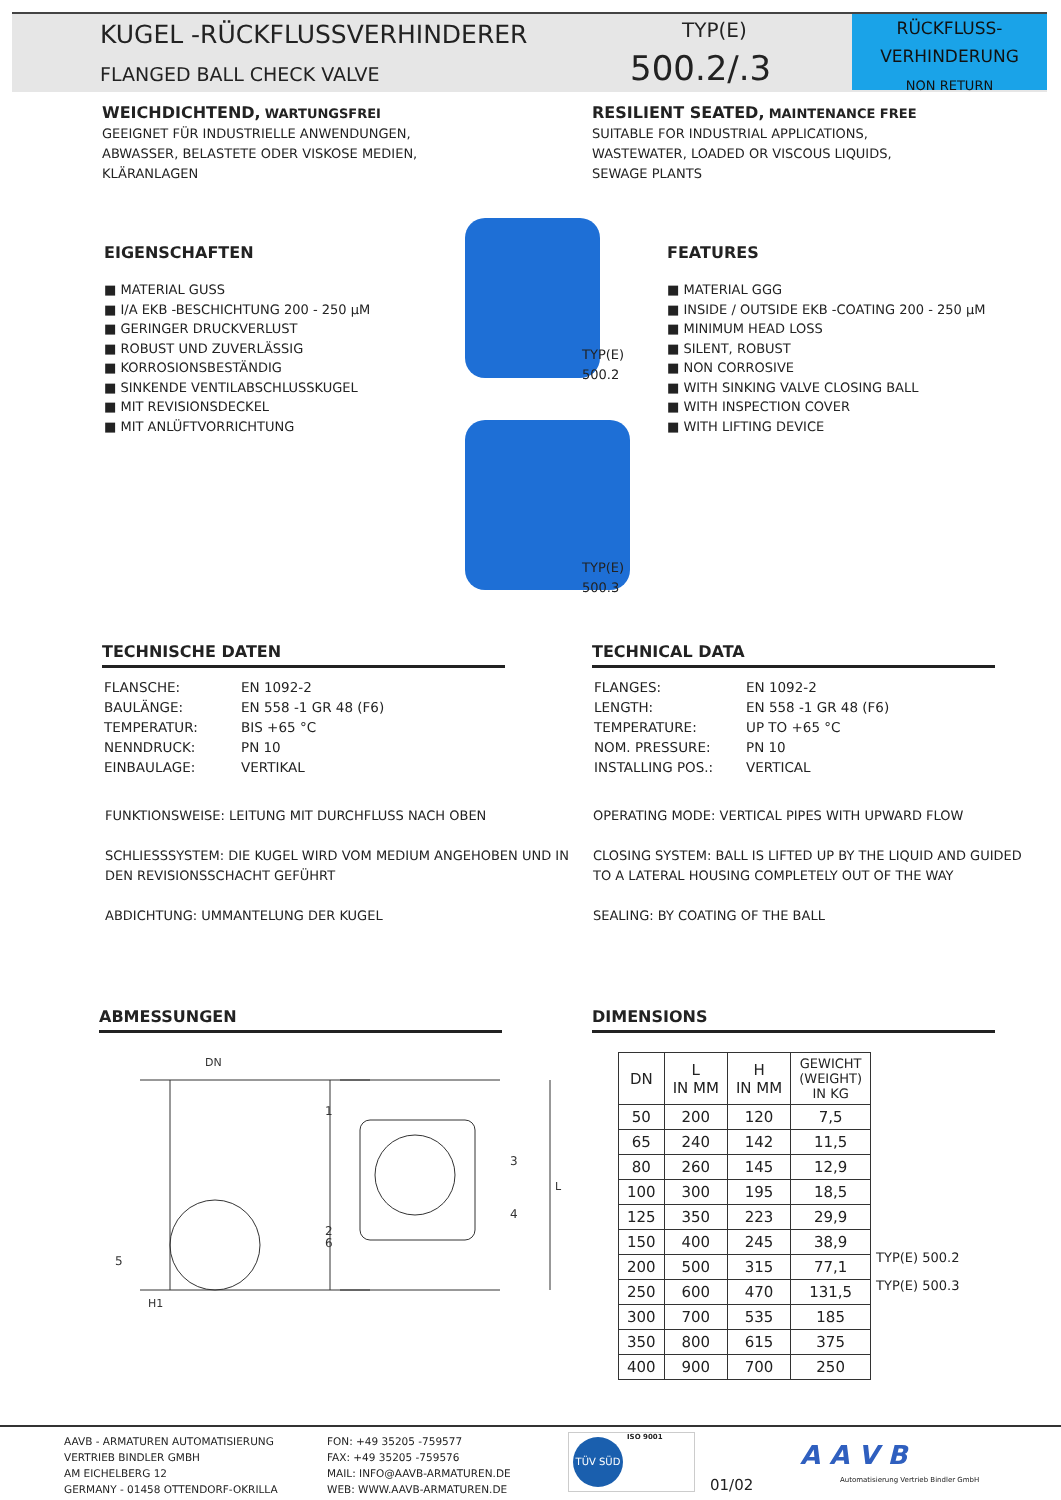KUGEL -RÜCKFLUSSVERHINDERER
FLANGED BALL CHECK VALVE
TYP(E)
500.2/.3
RÜCKFLUSS-
VERHINDERUNG
NON RETURN
WEICHDICHTEND, WARTUNGSFREI
GEEIGNET FÜR INDUSTRIELLE ANWENDUNGEN,
ABWASSER, BELASTETE ODER VISKOSE MEDIEN,
KLÄRANLAGEN
RESILIENT SEATED, MAINTENANCE FREE
SUITABLE FOR INDUSTRIAL APPLICATIONS,
WASTEWATER, LOADED OR VISCOUS LIQUIDS,
SEWAGE PLANTS
EIGENSCHAFTEN
■ MATERIAL GUSS
■ I/A EKB -BESCHICHTUNG 200 - 250 µM
■ GERINGER DRUCKVERLUST
■ ROBUST UND ZUVERLÄSSIG
■ KORROSIONSBESTÄNDIG
■ SINKENDE VENTILABSCHLUSSKUGEL
■ MIT REVISIONSDECKEL
■ MIT ANLÜFTVORRICHTUNG
TYP(E)
500.2
TYP(E)
500.3
FEATURES
■ MATERIAL GGG
■ INSIDE / OUTSIDE EKB -COATING 200 - 250 µM
■ MINIMUM HEAD LOSS
■ SILENT, ROBUST
■ NON CORROSIVE
■ WITH SINKING VALVE CLOSING BALL
■ WITH INSPECTION COVER
■ WITH LIFTING DEVICE
TECHNISCHE DATEN
| FLANSCHE: | EN 1092-2 |
| BAULÄNGE: | EN 558 -1 GR 48 (F6) |
| TEMPERATUR: | BIS +65 °C |
| NENNDRUCK: | PN 10 |
| EINBAULAGE: | VERTIKAL |
TECHNICAL DATA
| FLANGES: | EN 1092-2 |
| LENGTH: | EN 558 -1 GR 48 (F6) |
| TEMPERATURE: | UP TO +65 °C |
| NOM. PRESSURE: | PN 10 |
| INSTALLING POS.: | VERTICAL |
FUNKTIONSWEISE: LEITUNG MIT DURCHFLUSS NACH OBEN
SCHLIESSSYSTEM: DIE KUGEL WIRD VOM MEDIUM ANGEHOBEN UND IN DEN REVISIONSSCHACHT GEFÜHRT
ABDICHTUNG: UMMANTELUNG DER KUGEL
OPERATING MODE: VERTICAL PIPES WITH UPWARD FLOW
CLOSING SYSTEM: BALL IS LIFTED UP BY THE LIQUID AND GUIDED TO A LATERAL HOUSING COMPLETELY OUT OF THE WAY
SEALING: BY COATING OF THE BALL
ABMESSUNGEN DIMENSIONS
DN
1
2
6
5
H1
3
4
L
| DN | L IN MM | H IN MM | GEWICHT (WEIGHT) IN KG |
| --- | --- | --- | --- |
| 50 | 200 | 120 | 7,5 |
| 65 | 240 | 142 | 11,5 |
| 80 | 260 | 145 | 12,9 |
| 100 | 300 | 195 | 18,5 |
| 125 | 350 | 223 | 29,9 |
| 150 | 400 | 245 | 38,9 |
| 200 | 500 | 315 | 77,1 |
| 250 | 600 | 470 | 131,5 |
| 300 | 700 | 535 | 185 |
| 350 | 800 | 615 | 375 |
| 400 | 900 | 700 | 250 |
TYP(E) 500.2
TYP(E) 500.3
AAVB - ARMATUREN AUTOMATISIERUNG
VERTRIEB BINDLER GMBH
AM EICHELBERG 12
GERMANY - 01458 OTTENDORF-OKRILLA
FON: +49 35205 -759577
FAX: +49 35205 -759576
MAIL: INFO@AAVB-ARMATUREN.DE
WEB: WWW.AAVB-ARMATUREN.DE
TÜV SÜD
ISO 9001
01/02
A A V B
Automatisierung Vertrieb Bindler GmbH